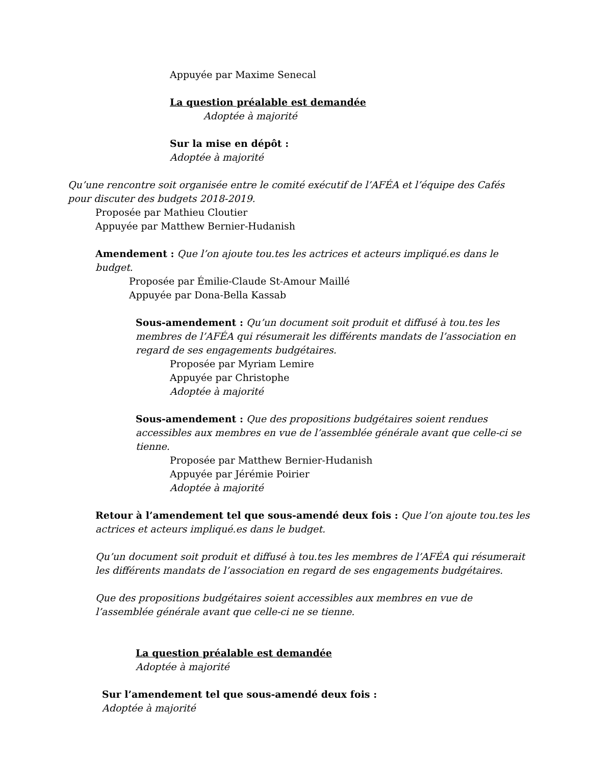Appuyée par Maxime Senecal
La question préalable est demandée
Adoptée à majorité
Sur la mise en dépôt :
Adoptée à majorité
Qu’une rencontre soit organisée entre le comité exécutif de l’AFÉA et l’équipe des Cafés pour discuter des budgets 2018-2019.
Proposée par Mathieu Cloutier
Appuyée par Matthew Bernier-Hudanish
Amendement : Que l’on ajoute tou.tes les actrices et acteurs impliqué.es dans le budget.
Proposée par Émilie-Claude St-Amour Maillé
Appuyée par Dona-Bella Kassab
Sous-amendement : Qu’un document soit produit et diffusé à tou.tes les membres de l’AFÉA qui résumerait les différents mandats de l’association en regard de ses engagements budgétaires.
Proposée par Myriam Lemire
Appuyée par Christophe
Adoptée à majorité
Sous-amendement : Que des propositions budgétaires soient rendues accessibles aux membres en vue de l’assemblée générale avant que celle-ci se tienne.
Proposée par Matthew Bernier-Hudanish
Appuyée par Jérémie Poirier
Adoptée à majorité
Retour à l’amendement tel que sous-amendé deux fois : Que l’on ajoute tou.tes les actrices et acteurs impliqué.es dans le budget.
Qu’un document soit produit et diffusé à tou.tes les membres de l’AFÉA qui résumerait les différents mandats de l’association en regard de ses engagements budgétaires.
Que des propositions budgétaires soient accessibles aux membres en vue de l’assemblée générale avant que celle-ci ne se tienne.
La question préalable est demandée
Adoptée à majorité
Sur l’amendement tel que sous-amendé deux fois :
Adoptée à majorité